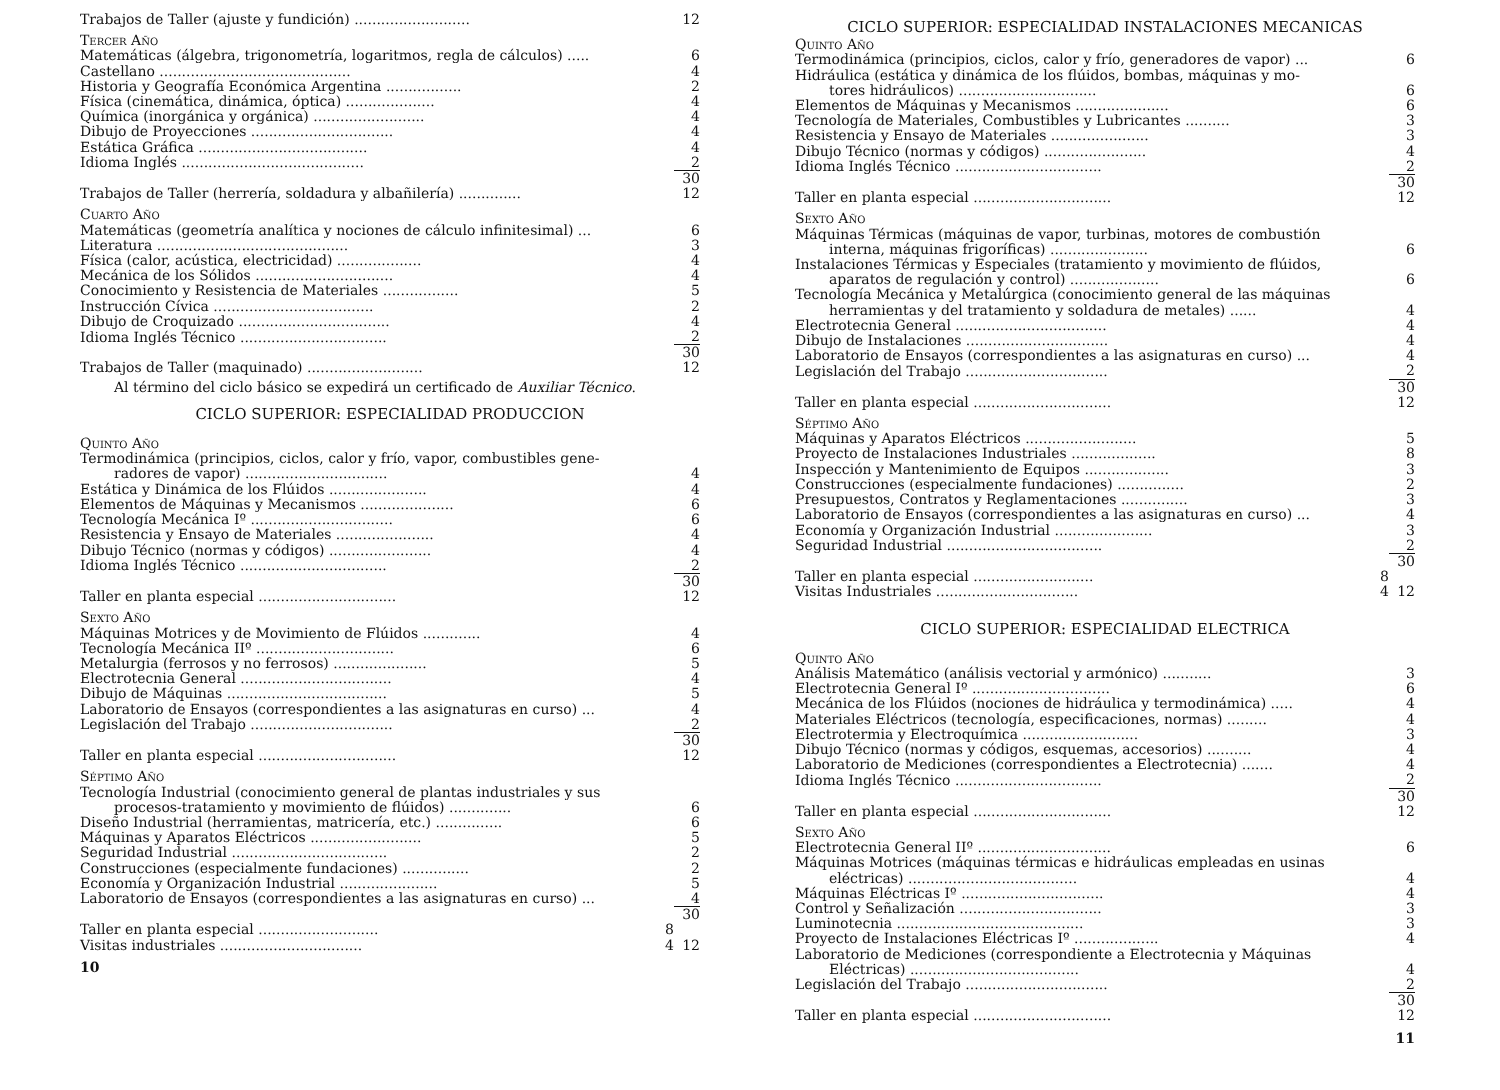| Trabajos de Taller (ajuste y fundición) .......................... | | 12 |
| Tercer Año | | |
| Matemáticas (álgebra, trigonometría, logaritmos, regla de cálculos) ..... | | 6 |
| Castellano ........................................... | | 4 |
| Historia y Geografía Económica Argentina ................. | | 2 |
| Física (cinemática, dinámica, óptica) .................... | | 4 |
| Química (inorgánica y orgánica) ......................... | | 4 |
| Dibujo de Proyecciones ................................ | | 4 |
| Estática Gráfica ...................................... | | 4 |
| Idioma Inglés ......................................... | | 2 |
| | | 30 |
| Trabajos de Taller (herrería, soldadura y albañilería) .............. | | 12 |
| Cuarto Año | | |
| Matemáticas (geometría analítica y nociones de cálculo infinitesimal) ... | | 6 |
| Literatura ........................................... | | 3 |
| Física (calor, acústica, electricidad) ................... | | 4 |
| Mecánica de los Sólidos ............................... | | 4 |
| Conocimiento y Resistencia de Materiales ................. | | 5 |
| Instrucción Cívica .................................... | | 2 |
| Dibujo de Croquizado .................................. | | 4 |
| Idioma Inglés Técnico ................................. | | 2 |
| | | 30 |
| Trabajos de Taller (maquinado) .......................... | | 12 |
| Al término del ciclo básico se expedirá un certificado de Auxiliar Técnico . | | |
| CICLO SUPERIOR: ESPECIALIDAD PRODUCCION | | |
| Quinto Año | | |
| Termodinámica (principios, ciclos, calor y frío, vapor, combustibles gene- | | |
| radores de vapor) ................................ | | 4 |
| Estática y Dinámica de los Flúidos ...................... | | 4 |
| Elementos de Máquinas y Mecanismos ..................... | | 6 |
| Tecnología Mecánica Iº ................................ | | 6 |
| Resistencia y Ensayo de Materiales ...................... | | 4 |
| Dibujo Técnico (normas y códigos) ....................... | | 4 |
| Idioma Inglés Técnico ................................. | | 2 |
| | | 30 |
| Taller en planta especial ............................... | | 12 |
| Sexto Año | | |
| Máquinas Motrices y de Movimiento de Flúidos ............. | | 4 |
| Tecnología Mecánica IIº ............................... | | 6 |
| Metalurgia (ferrosos y no ferrosos) ..................... | | 5 |
| Electrotecnia General .................................. | | 4 |
| Dibujo de Máquinas .................................... | | 5 |
| Laboratorio de Ensayos (correspondientes a las asignaturas en curso) ... | | 4 |
| Legislación del Trabajo ................................ | | 2 |
| | | 30 |
| Taller en planta especial ............................... | | 12 |
| Séptimo Año | | |
| Tecnología Industrial (conocimiento general de plantas industriales y sus | | |
| procesos-tratamiento y movimiento de flúidos) .............. | | 6 |
| Diseño Industrial (herramientas, matricería, etc.) ............... | | 6 |
| Máquinas y Aparatos Eléctricos ......................... | | 5 |
| Seguridad Industrial ................................... | | 2 |
| Construcciones (especialmente fundaciones) ............... | | 2 |
| Economía y Organización Industrial ...................... | | 5 |
| Laboratorio de Ensayos (correspondientes a las asignaturas en curso) ... | | 4 |
| | | 30 |
| Taller en planta especial ........................... | 8 | |
| Visitas industriales ................................ | 4 | 12 |
10
| CICLO SUPERIOR: ESPECIALIDAD INSTALACIONES MECANICAS | | |
| Quinto Año | | |
| Termodinámica (principios, ciclos, calor y frío, generadores de vapor) ... | | 6 |
| Hidráulica (estática y dinámica de los flúidos, bombas, máquinas y mo- | | |
| tores hidráulicos) ............................... | | 6 |
| Elementos de Máquinas y Mecanismos ..................... | | 6 |
| Tecnología de Materiales, Combustibles y Lubricantes .......... | | 3 |
| Resistencia y Ensayo de Materiales ...................... | | 3 |
| Dibujo Técnico (normas y códigos) ....................... | | 4 |
| Idioma Inglés Técnico ................................. | | 2 |
| | | 30 |
| Taller en planta especial ............................... | | 12 |
| Sexto Año | | |
| Máquinas Térmicas (máquinas de vapor, turbinas, motores de combustión | | |
| interna, máquinas frigoríficas) ...................... | | 6 |
| Instalaciones Térmicas y Especiales (tratamiento y movimiento de flúidos, | | |
| aparatos de regulación y control) .................... | | 6 |
| Tecnología Mecánica y Metalúrgica (conocimiento general de las máquinas | | |
| herramientas y del tratamiento y soldadura de metales) ...... | | 4 |
| Electrotecnia General .................................. | | 4 |
| Dibujo de Instalaciones ................................ | | 4 |
| Laboratorio de Ensayos (correspondientes a las asignaturas en curso) ... | | 4 |
| Legislación del Trabajo ................................ | | 2 |
| | | 30 |
| Taller en planta especial ............................... | | 12 |
| Séptimo Año | | |
| Máquinas y Aparatos Eléctricos ......................... | | 5 |
| Proyecto de Instalaciones Industriales ................... | | 8 |
| Inspección y Mantenimiento de Equipos ................... | | 3 |
| Construcciones (especialmente fundaciones) ............... | | 2 |
| Presupuestos, Contratos y Reglamentaciones ............... | | 3 |
| Laboratorio de Ensayos (correspondientes a las asignaturas en curso) ... | | 4 |
| Economía y Organización Industrial ...................... | | 3 |
| Seguridad Industrial ................................... | | 2 |
| | | 30 |
| Taller en planta especial ........................... | 8 | |
| Visitas Industriales ................................ | 4 | 12 |
| CICLO SUPERIOR: ESPECIALIDAD ELECTRICA | | |
| Quinto Año | | |
| Análisis Matemático (análisis vectorial y armónico) ........... | | 3 |
| Electrotecnia General Iº ............................... | | 6 |
| Mecánica de los Flúidos (nociones de hidráulica y termodinámica) ..... | | 4 |
| Materiales Eléctricos (tecnología, especificaciones, normas) ......... | | 4 |
| Electrotermia y Electroquímica .......................... | | 3 |
| Dibujo Técnico (normas y códigos, esquemas, accesorios) .......... | | 4 |
| Laboratorio de Mediciones (correspondientes a Electrotecnia) ....... | | 4 |
| Idioma Inglés Técnico ................................. | | 2 |
| | | 30 |
| Taller en planta especial ............................... | | 12 |
| Sexto Año | | |
| Electrotecnia General IIº .............................. | | 6 |
| Máquinas Motrices (máquinas térmicas e hidráulicas empleadas en usinas | | |
| eléctricas) ...................................... | | 4 |
| Máquinas Eléctricas Iº ................................ | | 4 |
| Control y Señalización ................................ | | 3 |
| Luminotecnia .......................................... | | 3 |
| Proyecto de Instalaciones Eléctricas Iº ................... | | 4 |
| Laboratorio de Mediciones (correspondiente a Electrotecnia y Máquinas | | |
| Eléctricas) ...................................... | | 4 |
| Legislación del Trabajo ................................ | | 2 |
| | | 30 |
| Taller en planta especial ............................... | | 12 |
11